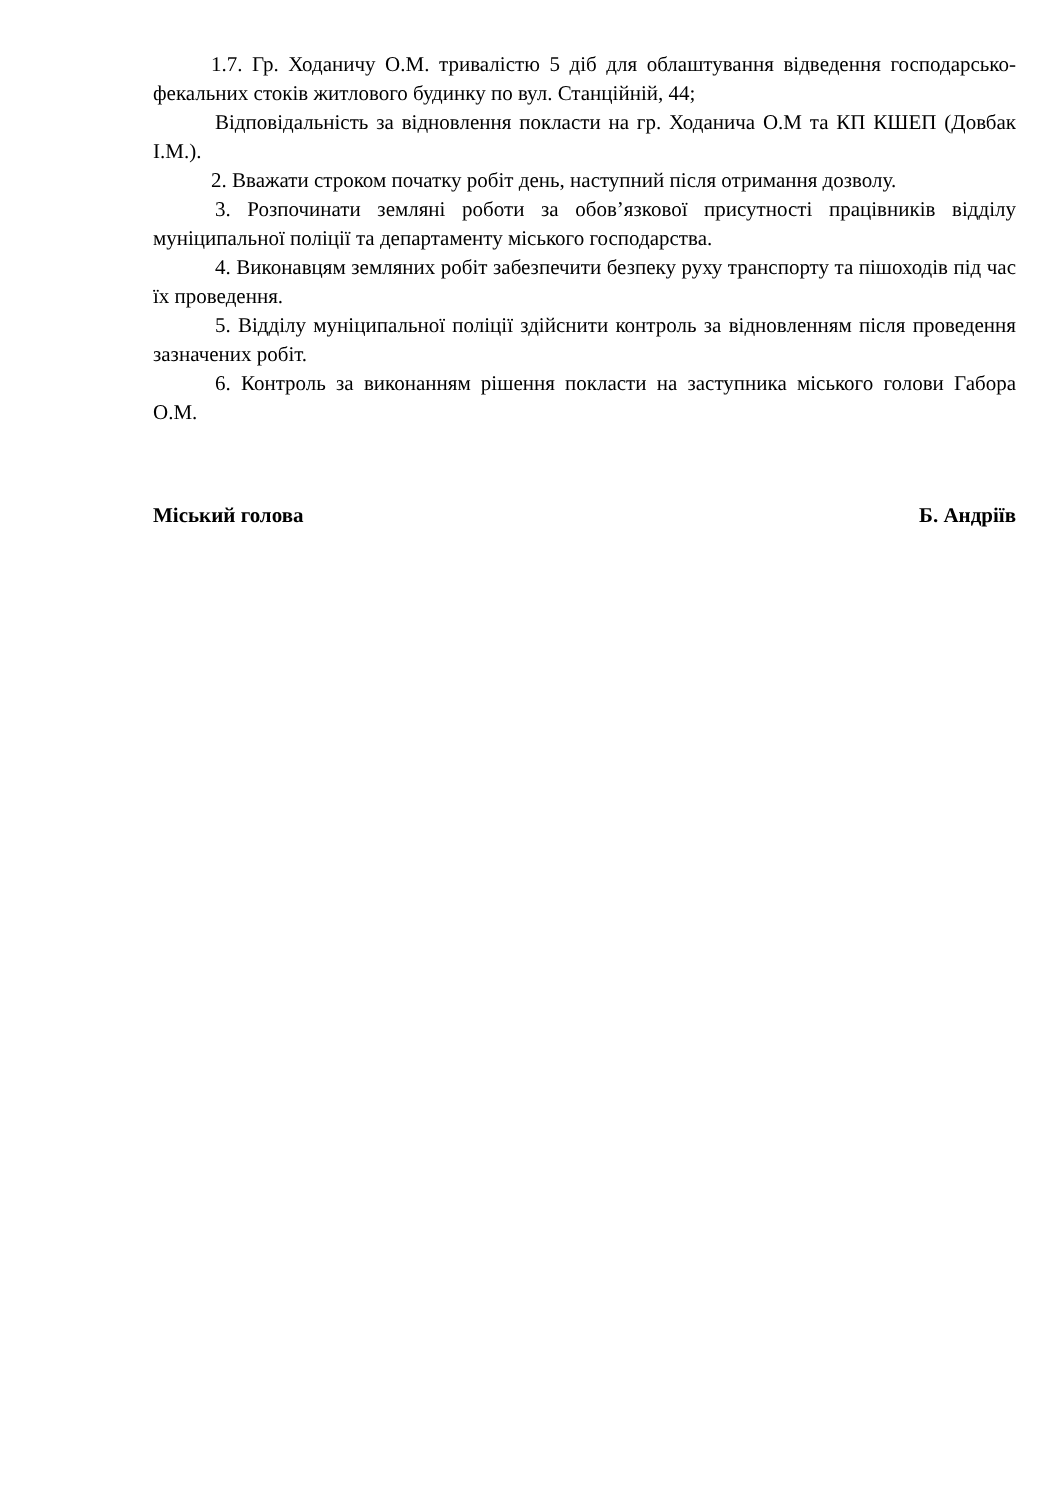1.7. Гр. Ходаничу О.М. тривалістю 5 діб для облаштування відведення господарсько-фекальних стоків житлового будинку по вул. Станційній, 44;
Відповідальність за відновлення покласти на гр. Ходанича О.М та КП КШЕП (Довбак І.М.).
2. Вважати строком початку робіт день, наступний після отримання дозволу.
3. Розпочинати земляні роботи за обов’язкової присутності працівників відділу муніципальної поліції та департаменту міського господарства.
4. Виконавцям земляних робіт забезпечити безпеку руху транспорту та пішоходів під час їх проведення.
5. Відділу муніципальної поліції здійснити контроль за відновленням після проведення зазначених робіт.
6. Контроль за виконанням рішення покласти на заступника міського голови Габора О.М.
Міський голова Б. Андріїв